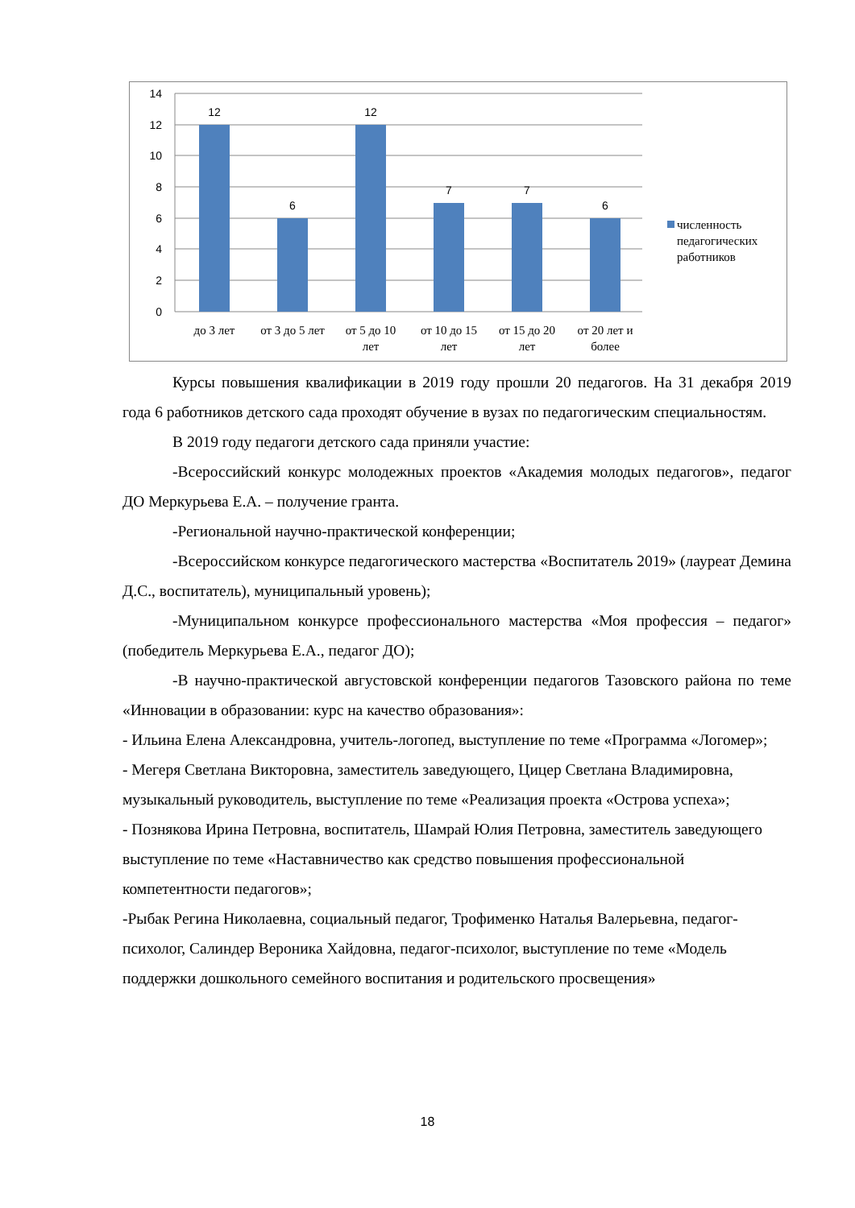14
12
10
8
6
4
2
0
12
6
12
7
7
6
до 3 лет
от 3 до 5 лет
от 5 до 10
лет
от 10 до 15
лет
от 15 до 20
лет
от 20 лет и
более
численность
педагогических
работников
Курсы повышения квалификации в 2019 году прошли 20 педагогов. На 31 декабря 2019 года 6 работников детского сада проходят обучение в вузах по педагогическим специальностям.
В 2019 году педагоги детского сада приняли участие:
-Всероссийский конкурс молодежных проектов «Академия молодых педагогов», педагог ДО Меркурьева Е.А. – получение гранта.
-Региональной научно-практической конференции;
-Всероссийском конкурсе педагогического мастерства «Воспитатель 2019» (лауреат Демина Д.С., воспитатель), муниципальный уровень);
-Муниципальном конкурсе профессионального мастерства «Моя профессия – педагог» (победитель Меркурьева Е.А., педагог ДО);
-В научно-практической августовской конференции педагогов Тазовского района по теме «Инновации в образовании: курс на качество образования»:
- Ильина Елена Александровна, учитель-логопед, выступление по теме «Программа «Логомер»;
- Мегеря Светлана Викторовна, заместитель заведующего, Цицер Светлана Владимировна, музыкальный руководитель, выступление по теме «Реализация проекта «Острова успеха»;
- Познякова Ирина Петровна, воспитатель, Шамрай Юлия Петровна, заместитель заведующего выступление по теме «Наставничество как средство повышения профессиональной компетентности педагогов»;
-Рыбак Регина Николаевна, социальный педагог, Трофименко Наталья Валерьевна, педагог- психолог, Салиндер Вероника Хайдовна, педагог-психолог, выступление по теме «Модель поддержки дошкольного семейного воспитания и родительского просвещения»
18